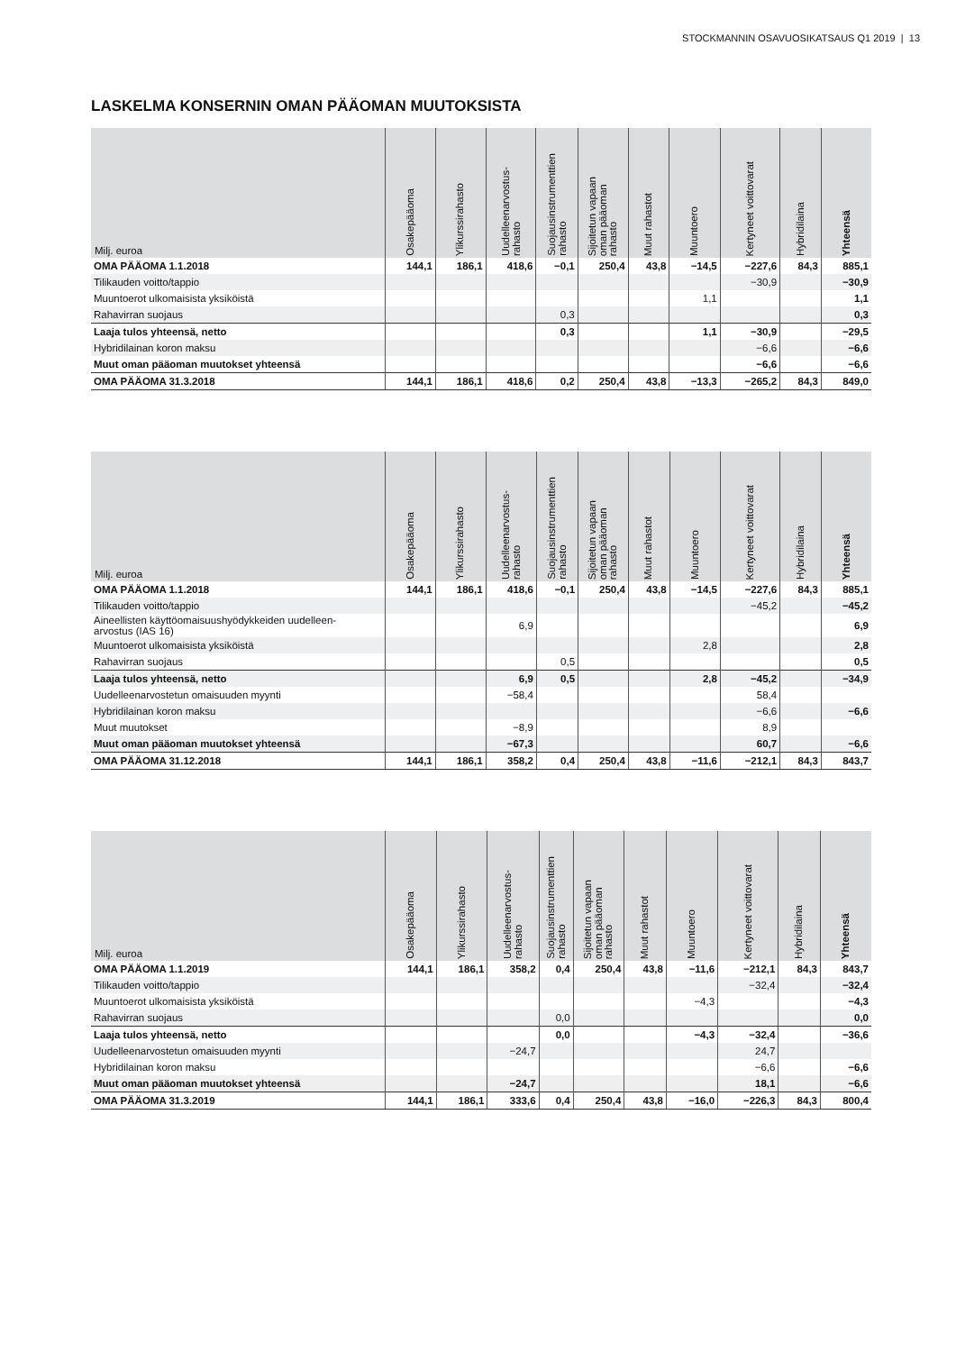STOCKMANNIN OSAVUOSIKATSAUS Q1 2019 | 13
LASKELMA KONSERNIN OMAN PÄÄOMAN MUUTOKSISTA
| Milj. euroa | Osakepääoma | Ylikurssirahasto | Uudelleenarvostus- rahasto | Suojausinstrumenttien rahasto | Sijoitetun vapaan oman pääoman rahasto | Muut rahastot | Muuntoero | Kertyneet voittovarat | Hybridilaina | Yhteensä |
| --- | --- | --- | --- | --- | --- | --- | --- | --- | --- | --- |
| OMA PÄÄOMA 1.1.2018 | 144,1 | 186,1 | 418,6 | −0,1 | 250,4 | 43,8 | −14,5 | −227,6 | 84,3 | 885,1 |
| Tilikauden voitto/tappio | | | | | | | | −30,9 | | −30,9 |
| Muuntoerot ulkomaisista yksiköistä | | | | | | | 1,1 | | | 1,1 |
| Rahavirran suojaus | | | | 0,3 | | | | | | 0,3 |
| Laaja tulos yhteensä, netto | | | | 0,3 | | | 1,1 | −30,9 | | −29,5 |
| Hybridilainan koron maksu | | | | | | | | −6,6 | | −6,6 |
| Muut oman pääoman muutokset yhteensä | | | | | | | | −6,6 | | −6,6 |
| OMA PÄÄOMA 31.3.2018 | 144,1 | 186,1 | 418,6 | 0,2 | 250,4 | 43,8 | −13,3 | −265,2 | 84,3 | 849,0 |
| Milj. euroa | Osakepääoma | Ylikurssirahasto | Uudelleenarvostus- rahasto | Suojausinstrumenttien rahasto | Sijoitetun vapaan oman pääoman rahasto | Muut rahastot | Muuntoero | Kertyneet voittovarat | Hybridilaina | Yhteensä |
| --- | --- | --- | --- | --- | --- | --- | --- | --- | --- | --- |
| OMA PÄÄOMA 1.1.2018 | 144,1 | 186,1 | 418,6 | −0,1 | 250,4 | 43,8 | −14,5 | −227,6 | 84,3 | 885,1 |
| Tilikauden voitto/tappio | | | | | | | | −45,2 | | −45,2 |
| Aineellisten käyttöomaisuushyödykkeiden uudelleen- arvostus (IAS 16) | | | 6,9 | | | | | | | 6,9 |
| Muuntoerot ulkomaisista yksiköistä | | | | | | | 2,8 | | | 2,8 |
| Rahavirran suojaus | | | | 0,5 | | | | | | 0,5 |
| Laaja tulos yhteensä, netto | | | 6,9 | 0,5 | | | 2,8 | −45,2 | | −34,9 |
| Uudelleenarvostetun omaisuuden myynti | | | −58,4 | | | | | 58,4 | | |
| Hybridilainan koron maksu | | | | | | | | −6,6 | | −6,6 |
| Muut muutokset | | | −8,9 | | | | | 8,9 | | |
| Muut oman pääoman muutokset yhteensä | | | −67,3 | | | | | 60,7 | | −6,6 |
| OMA PÄÄOMA 31.12.2018 | 144,1 | 186,1 | 358,2 | 0,4 | 250,4 | 43,8 | −11,6 | −212,1 | 84,3 | 843,7 |
| Milj. euroa | Osakepääoma | Ylikurssirahasto | Uudelleenarvostus- rahasto | Suojausinstrumenttien rahasto | Sijoitetun vapaan oman pääoman rahasto | Muut rahastot | Muuntoero | Kertyneet voittovarat | Hybridilaina | Yhteensä |
| --- | --- | --- | --- | --- | --- | --- | --- | --- | --- | --- |
| OMA PÄÄOMA 1.1.2019 | 144,1 | 186,1 | 358,2 | 0,4 | 250,4 | 43,8 | −11,6 | −212,1 | 84,3 | 843,7 |
| Tilikauden voitto/tappio | | | | | | | | −32,4 | | −32,4 |
| Muuntoerot ulkomaisista yksiköistä | | | | | | | −4,3 | | | −4,3 |
| Rahavirran suojaus | | | | 0,0 | | | | | | 0,0 |
| Laaja tulos yhteensä, netto | | | | 0,0 | | | −4,3 | −32,4 | | −36,6 |
| Uudelleenarvostetun omaisuuden myynti | | | −24,7 | | | | | 24,7 | | |
| Hybridilainan koron maksu | | | | | | | | −6,6 | | −6,6 |
| Muut oman pääoman muutokset yhteensä | | | −24,7 | | | | | 18,1 | | −6,6 |
| OMA PÄÄOMA 31.3.2019 | 144,1 | 186,1 | 333,6 | 0,4 | 250,4 | 43,8 | −16,0 | −226,3 | 84,3 | 800,4 |